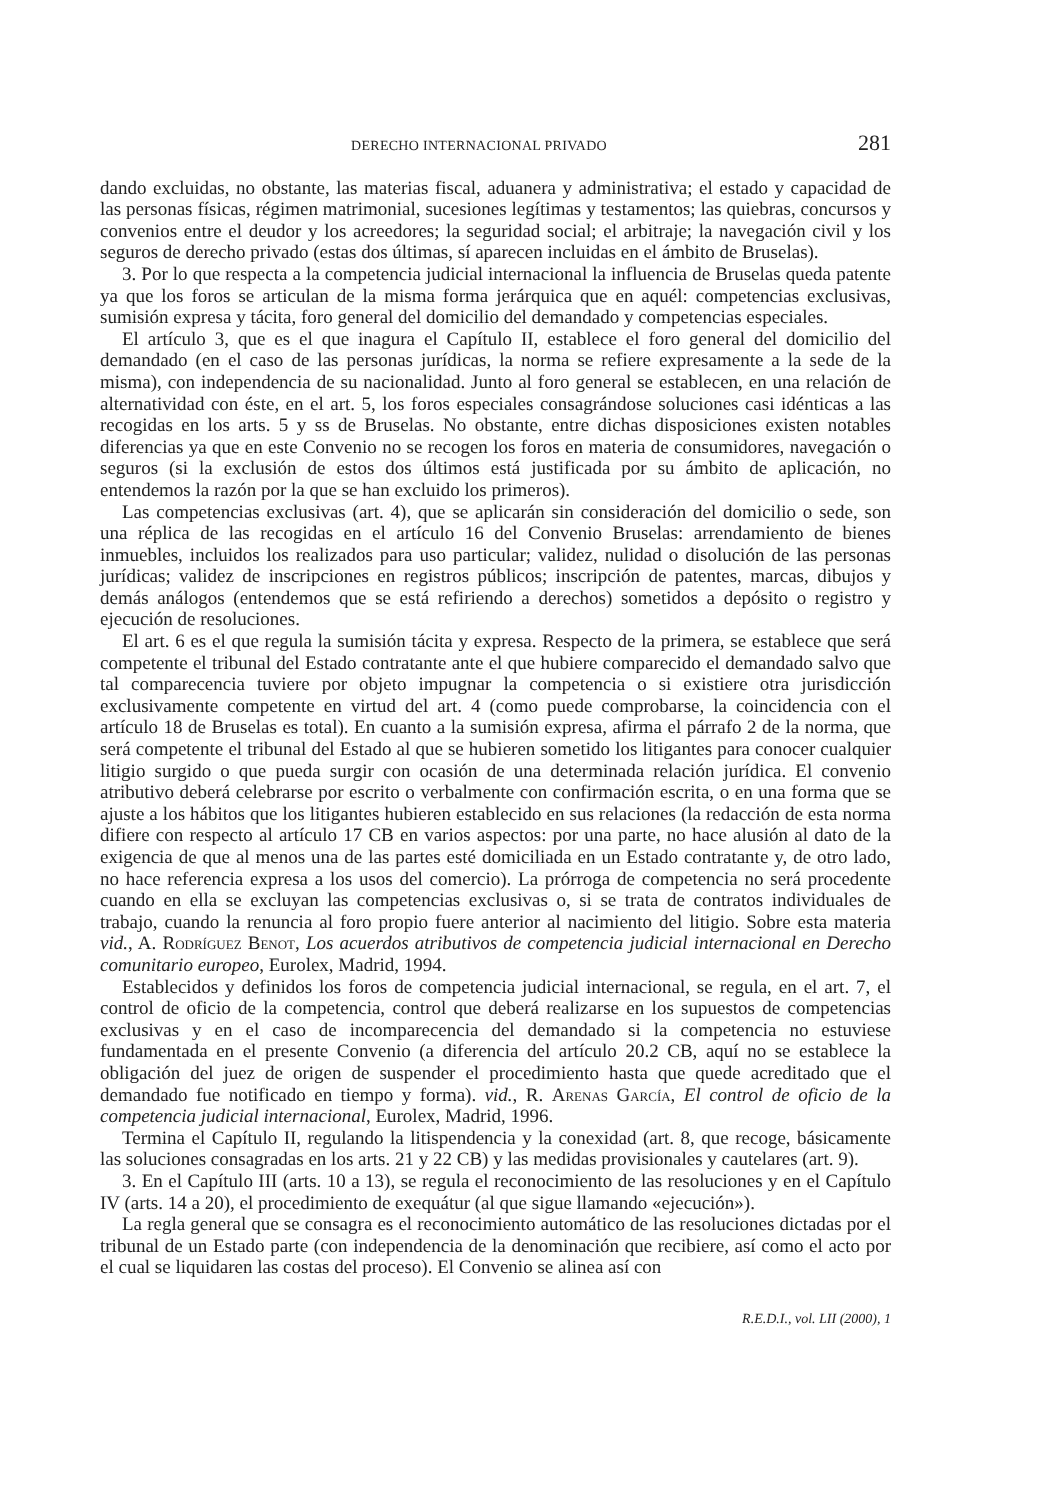DERECHO INTERNACIONAL PRIVADO 281
dando excluidas, no obstante, las materias fiscal, aduanera y administrativa; el estado y capacidad de las personas físicas, régimen matrimonial, sucesiones legítimas y testamentos; las quiebras, concursos y convenios entre el deudor y los acreedores; la seguridad social; el arbitraje; la navegación civil y los seguros de derecho privado (estas dos últimas, sí aparecen incluidas en el ámbito de Bruselas).
3. Por lo que respecta a la competencia judicial internacional la influencia de Bruselas queda patente ya que los foros se articulan de la misma forma jerárquica que en aquél: competencias exclusivas, sumisión expresa y tácita, foro general del domicilio del demandado y competencias especiales.
El artículo 3, que es el que inagura el Capítulo II, establece el foro general del domicilio del demandado (en el caso de las personas jurídicas, la norma se refiere expresamente a la sede de la misma), con independencia de su nacionalidad. Junto al foro general se establecen, en una relación de alternatividad con éste, en el art. 5, los foros especiales consagrándose soluciones casi idénticas a las recogidas en los arts. 5 y ss de Bruselas. No obstante, entre dichas disposiciones existen notables diferencias ya que en este Convenio no se recogen los foros en materia de consumidores, navegación o seguros (si la exclusión de estos dos últimos está justificada por su ámbito de aplicación, no entendemos la razón por la que se han excluido los primeros).
Las competencias exclusivas (art. 4), que se aplicarán sin consideración del domicilio o sede, son una réplica de las recogidas en el artículo 16 del Convenio Bruselas: arrendamiento de bienes inmuebles, incluidos los realizados para uso particular; validez, nulidad o disolución de las personas jurídicas; validez de inscripciones en registros públicos; inscripción de patentes, marcas, dibujos y demás análogos (entendemos que se está refiriendo a derechos) sometidos a depósito o registro y ejecución de resoluciones.
El art. 6 es el que regula la sumisión tácita y expresa. Respecto de la primera, se establece que será competente el tribunal del Estado contratante ante el que hubiere comparecido el demandado salvo que tal comparecencia tuviere por objeto impugnar la competencia o si existiere otra jurisdicción exclusivamente competente en virtud del art. 4 (como puede comprobarse, la coincidencia con el artículo 18 de Bruselas es total). En cuanto a la sumisión expresa, afirma el párrafo 2 de la norma, que será competente el tribunal del Estado al que se hubieren sometido los litigantes para conocer cualquier litigio surgido o que pueda surgir con ocasión de una determinada relación jurídica. El convenio atributivo deberá celebrarse por escrito o verbalmente con confirmación escrita, o en una forma que se ajuste a los hábitos que los litigantes hubieren establecido en sus relaciones (la redacción de esta norma difiere con respecto al artículo 17 CB en varios aspectos: por una parte, no hace alusión al dato de la exigencia de que al menos una de las partes esté domiciliada en un Estado contratante y, de otro lado, no hace referencia expresa a los usos del comercio). La prórroga de competencia no será procedente cuando en ella se excluyan las competencias exclusivas o, si se trata de contratos individuales de trabajo, cuando la renuncia al foro propio fuere anterior al nacimiento del litigio. Sobre esta materia vid., A. Rodríguez Benot, Los acuerdos atributivos de competencia judicial internacional en Derecho comunitario europeo, Eurolex, Madrid, 1994.
Establecidos y definidos los foros de competencia judicial internacional, se regula, en el art. 7, el control de oficio de la competencia, control que deberá realizarse en los supuestos de competencias exclusivas y en el caso de incomparecencia del demandado si la competencia no estuviese fundamentada en el presente Convenio (a diferencia del artículo 20.2 CB, aquí no se establece la obligación del juez de origen de suspender el procedimiento hasta que quede acreditado que el demandado fue notificado en tiempo y forma). vid., R. Arenas García, El control de oficio de la competencia judicial internacional, Eurolex, Madrid, 1996.
Termina el Capítulo II, regulando la litispendencia y la conexidad (art. 8, que recoge, básicamente las soluciones consagradas en los arts. 21 y 22 CB) y las medidas provisionales y cautelares (art. 9).
3. En el Capítulo III (arts. 10 a 13), se regula el reconocimiento de las resoluciones y en el Capítulo IV (arts. 14 a 20), el procedimiento de exequátur (al que sigue llamando «ejecución»).
La regla general que se consagra es el reconocimiento automático de las resoluciones dictadas por el tribunal de un Estado parte (con independencia de la denominación que recibiere, así como el acto por el cual se liquidaren las costas del proceso). El Convenio se alinea así con
R.E.D.I., vol. LII (2000), 1